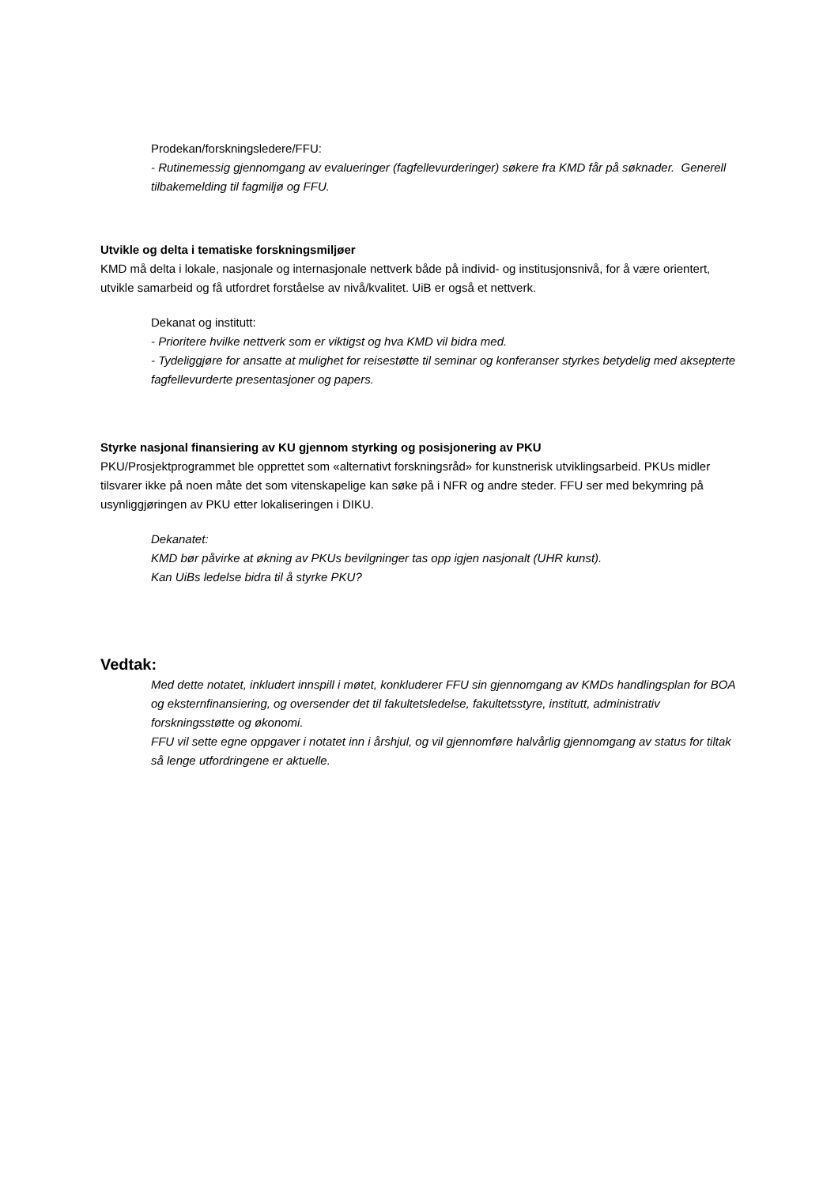Prodekan/forskningsledere/FFU:
- Rutinemessig gjennomgang av evalueringer (fagfellevurderinger) søkere fra KMD får på søknader. Generell tilbakemelding til fagmiljø og FFU.
Utvikle og delta i tematiske forskningsmiljøer
KMD må delta i lokale, nasjonale og internasjonale nettverk både på individ- og institusjonsnivå, for å være orientert, utvikle samarbeid og få utfordret forståelse av nivå/kvalitet. UiB er også et nettverk.
Dekanat og institutt:
- Prioritere hvilke nettverk som er viktigst og hva KMD vil bidra med.
- Tydeliggjøre for ansatte at mulighet for reisestøtte til seminar og konferanser styrkes betydelig med aksepterte fagfellevurderte presentasjoner og papers.
Styrke nasjonal finansiering av KU gjennom styrking og posisjonering av PKU
PKU/Prosjektprogrammet ble opprettet som «alternativt forskningsråd» for kunstnerisk utviklingsarbeid. PKUs midler tilsvarer ikke på noen måte det som vitenskapelige kan søke på i NFR og andre steder. FFU ser med bekymring på usynliggjøringen av PKU etter lokaliseringen i DIKU.
Dekanatet:
KMD bør påvirke at økning av PKUs bevilgninger tas opp igjen nasjonalt (UHR kunst).
Kan UiBs ledelse bidra til å styrke PKU?
Vedtak:
Med dette notatet, inkludert innspill i møtet, konkluderer FFU sin gjennomgang av KMDs handlingsplan for BOA og eksternfinansiering, og oversender det til fakultetsledelse, fakultetsstyre, institutt, administrativ forskningsstøtte og økonomi.
FFU vil sette egne oppgaver i notatet inn i årshjul, og vil gjennomføre halvårlig gjennomgang av status for tiltak så lenge utfordringene er aktuelle.